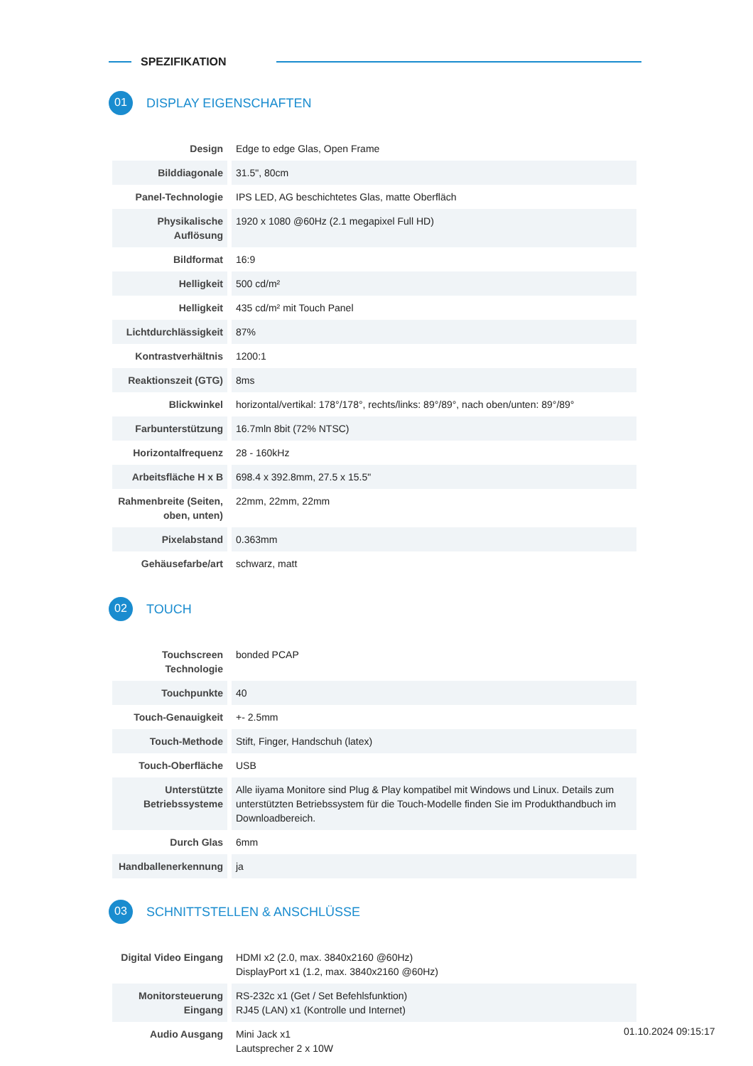SPEZIFIKATION
01
DISPLAY EIGENSCHAFTEN
| Design | Edge to edge Glas, Open Frame |
| Bilddiagonale | 31.5", 80cm |
| Panel-Technologie | IPS LED, AG beschichtetes Glas, matte Oberfläch |
| Physikalische Auflösung | 1920 x 1080 @60Hz (2.1 megapixel Full HD) |
| Bildformat | 16:9 |
| Helligkeit | 500 cd/m² |
| Helligkeit | 435 cd/m² mit Touch Panel |
| Lichtdurchlässigkeit | 87% |
| Kontrastverhältnis | 1200:1 |
| Reaktionszeit (GTG) | 8ms |
| Blickwinkel | horizontal/vertikal: 178°/178°, rechts/links: 89°/89°, nach oben/unten: 89°/89° |
| Farbunterstützung | 16.7mln 8bit (72% NTSC) |
| Horizontalfrequenz | 28 - 160kHz |
| Arbeitsfläche H x B | 698.4 x 392.8mm, 27.5 x 15.5" |
| Rahmenbreite (Seiten, oben, unten) | 22mm, 22mm, 22mm |
| Pixelabstand | 0.363mm |
| Gehäusefarbe/art | schwarz, matt |
02
TOUCH
| Touchscreen Technologie | bonded PCAP |
| Touchpunkte | 40 |
| Touch-Genauigkeit | +- 2.5mm |
| Touch-Methode | Stift, Finger, Handschuh (latex) |
| Touch-Oberfläche | USB |
| Unterstützte Betriebssysteme | Alle iiyama Monitore sind Plug & Play kompatibel mit Windows und Linux. Details zum unterstützten Betriebssystem für die Touch-Modelle finden Sie im Produkthandbuch im Downloadbereich. |
| Durch Glas | 6mm |
| Handballenerkennung | ja |
03
SCHNITTSTELLEN & ANSCHLÜSSE
| Digital Video Eingang | HDMI x2 (2.0, max. 3840x2160 @60Hz) DisplayPort x1 (1.2, max. 3840x2160 @60Hz) |
| Monitorsteuerung Eingang | RS-232c x1 (Get / Set Befehlsfunktion) RJ45 (LAN) x1 (Kontrolle und Internet) |
| Audio Ausgang | Mini Jack x1 Lautsprecher 2 x 10W |
01.10.2024 09:15:17